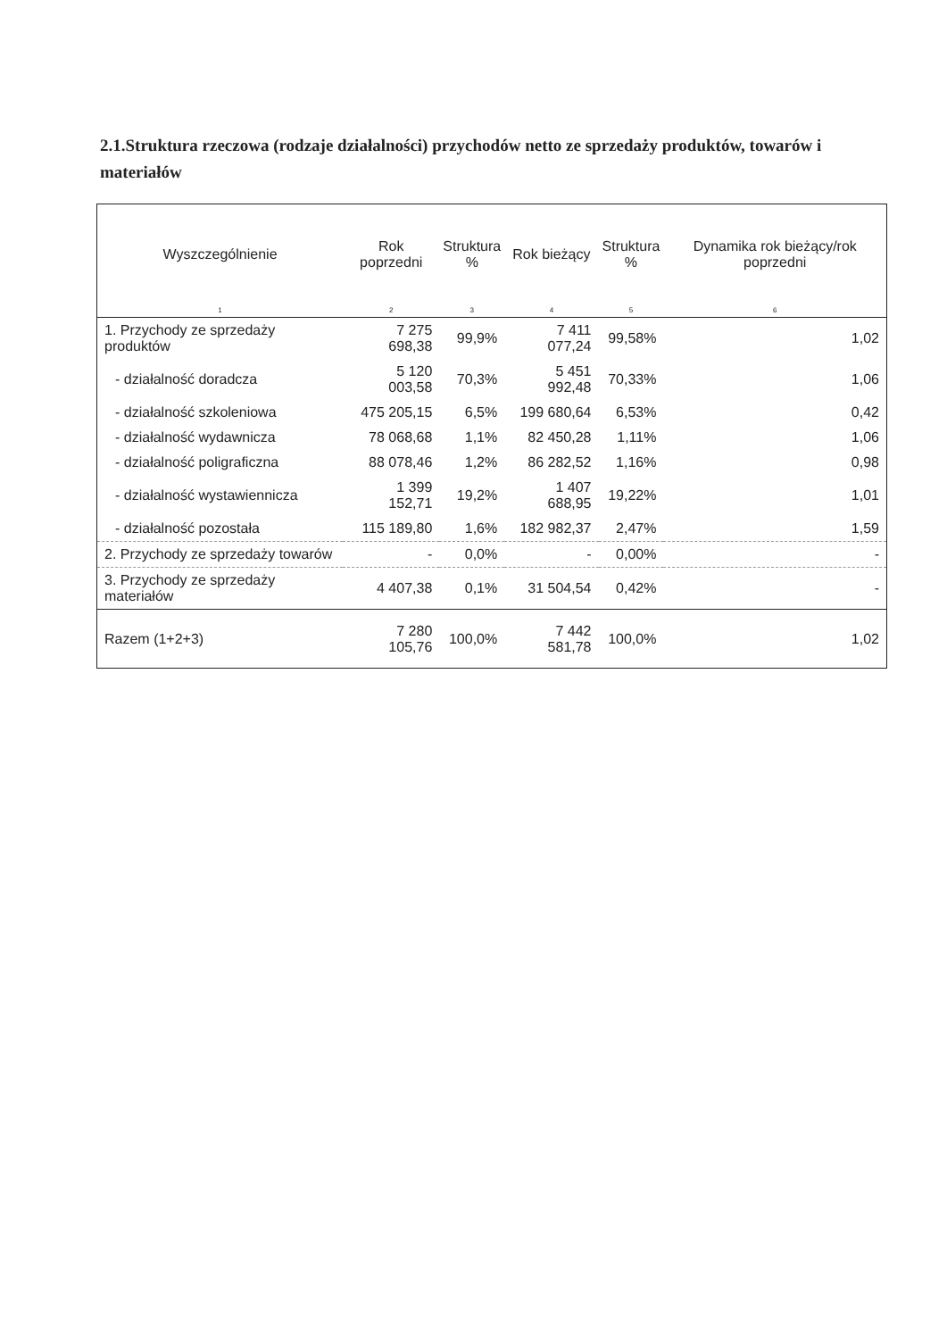2.1.Struktura rzeczowa (rodzaje działalności) przychodów netto ze sprzedaży produktów, towarów i materiałów
| Wyszczególnienie | Rok poprzedni | Struktura % | Rok bieżący | Struktura % | Dynamika rok bieżący/rok poprzedni |
| --- | --- | --- | --- | --- | --- |
| 1 | 2 | 3 | 4 | 5 | 6 |
| 1. Przychody ze sprzedaży produktów | 7 275 698,38 | 99,9% | 7 411 077,24 | 99,58% | 1,02 |
| - działalność doradcza | 5 120 003,58 | 70,3% | 5 451 992,48 | 70,33% | 1,06 |
| - działalność szkoleniowa | 475 205,15 | 6,5% | 199 680,64 | 6,53% | 0,42 |
| - działalność wydawnicza | 78 068,68 | 1,1% | 82 450,28 | 1,11% | 1,06 |
| - działalność poligraficzna | 88 078,46 | 1,2% | 86 282,52 | 1,16% | 0,98 |
| - działalność wystawiennicza | 1 399 152,71 | 19,2% | 1 407 688,95 | 19,22% | 1,01 |
| - działalność pozostała | 115 189,80 | 1,6% | 182 982,37 | 2,47% | 1,59 |
| 2. Przychody ze sprzedaży towarów | - | 0,0% | - | 0,00% | - |
| 3. Przychody ze sprzedaży materiałów | 4 407,38 | 0,1% | 31 504,54 | 0,42% | - |
| Razem (1+2+3) | 7 280 105,76 | 100,0% | 7 442 581,78 | 100,0% | 1,02 |